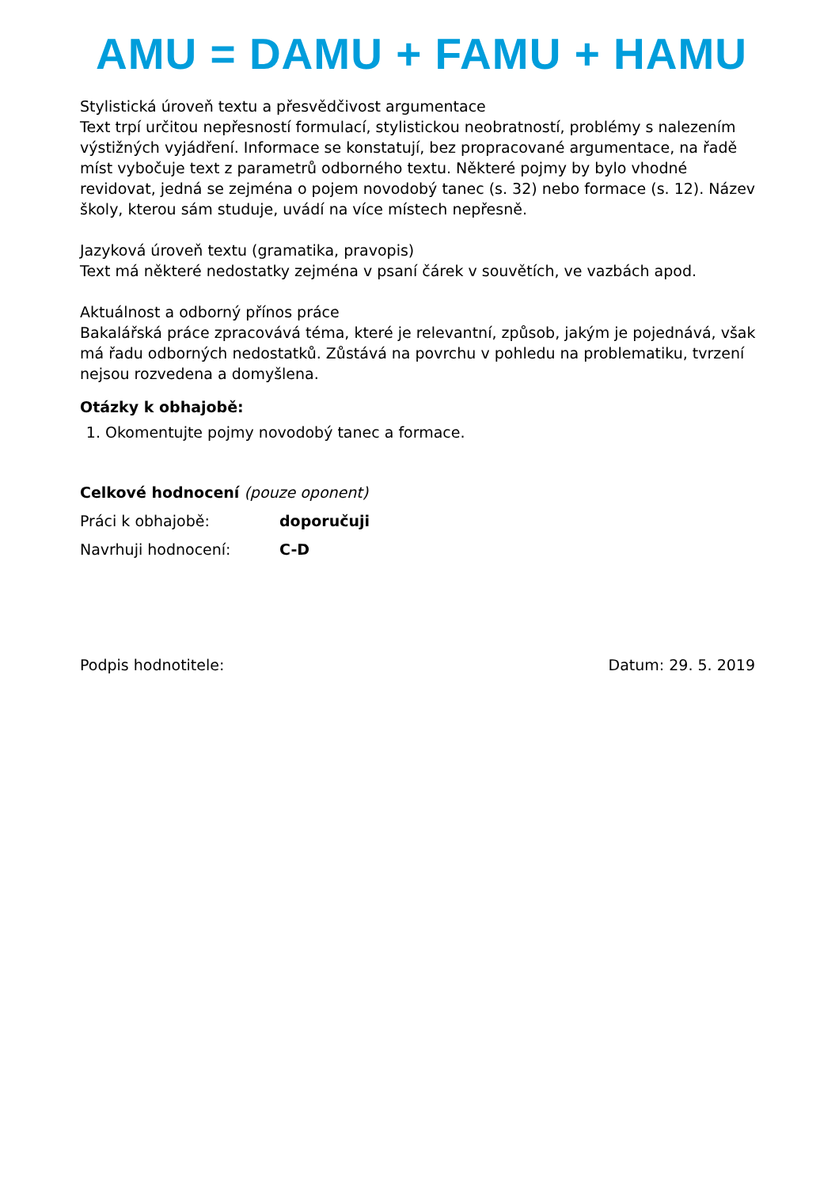AMU = DAMU + FAMU + HAMU
Stylistická úroveň textu a přesvědčivost argumentace
Text trpí určitou nepřesností formulací, stylistickou neobratností, problémy s nalezením výstižných vyjádření. Informace se konstatují, bez propracované argumentace, na řadě míst vybočuje text z parametrů odborného textu. Některé pojmy by bylo vhodné revidovat, jedná se zejména o pojem novodobý tanec (s. 32) nebo formace (s. 12). Název školy, kterou sám studuje, uvádí na více místech nepřesně.
Jazyková úroveň textu (gramatika, pravopis)
Text má některé nedostatky zejména v psaní čárek v souvětích, ve vazbách apod.
Aktuálnost a odborný přínos práce
Bakalářská práce zpracovává téma, které je relevantní, způsob, jakým je pojednává, však má řadu odborných nedostatků. Zůstává na povrchu v pohledu na problematiku, tvrzení nejsou rozvedena a domyšlena.
Otázky k obhajobě:
1. Okomentujte pojmy novodobý tanec a formace.
Celkové hodnocení (pouze oponent)
Práci k obhajobě: doporučuji
Navrhuji hodnocení: C-D
Podpis hodnotitele: Datum: 29. 5. 2019